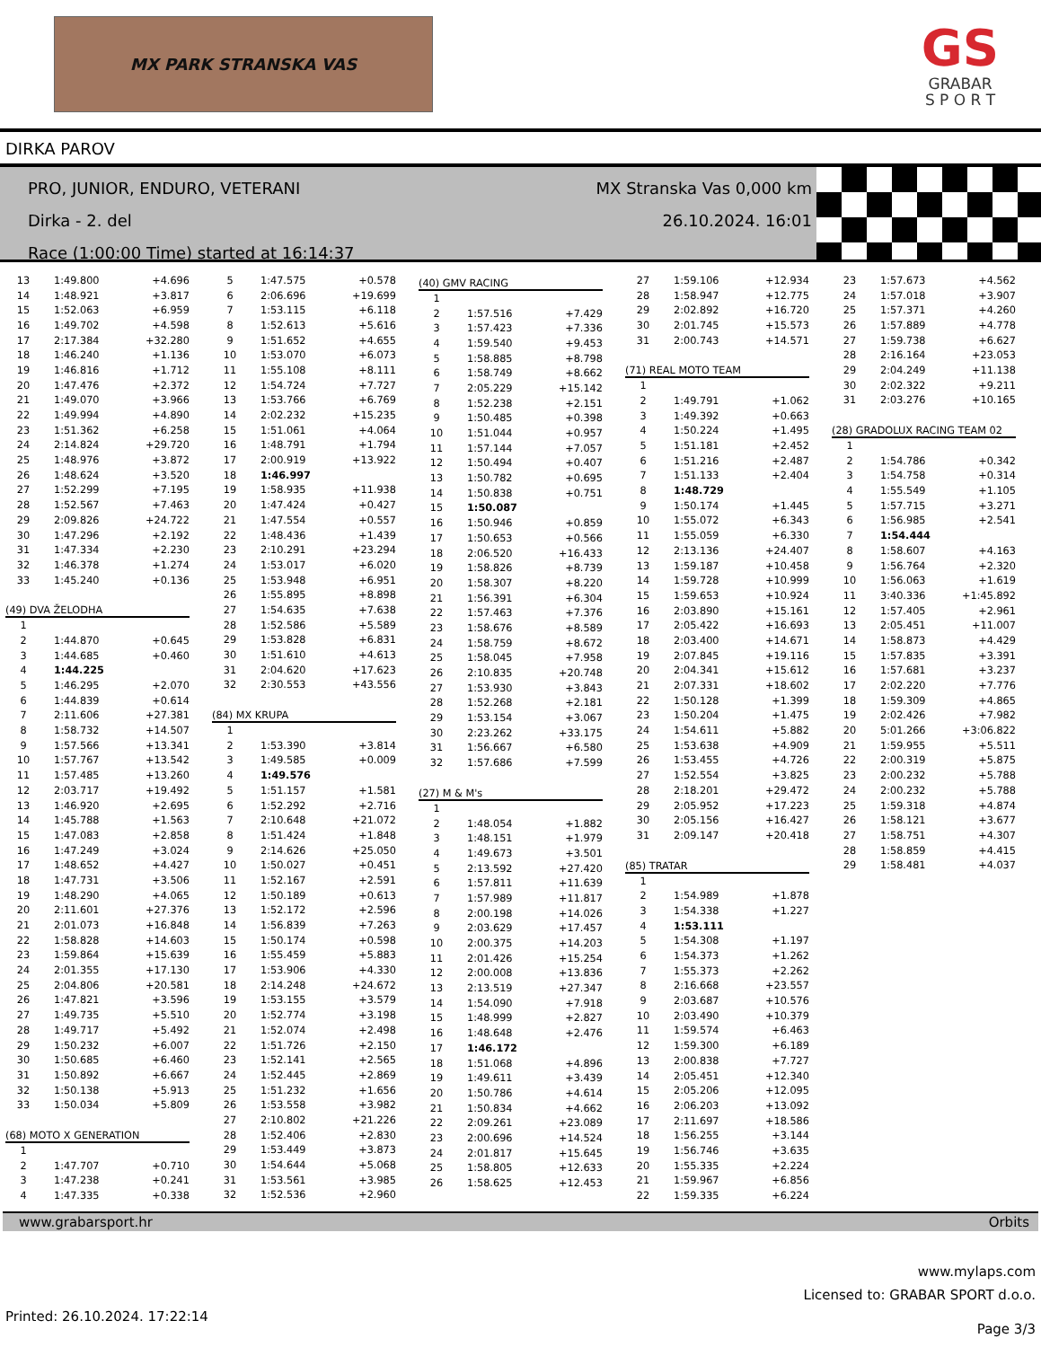MX PARK STRANSKA VAS
GS
GRABAR
S P O R T
DIRKA PAROV
PRO, JUNIOR, ENDURO, VETERANI
Dirka - 2. del
Race (1:00:00 Time) started at 16:14:37
MX Stranska Vas 0,000 km
26.10.2024. 16:01
| 13 | 1:49.800 | +4.696 |
| 14 | 1:48.921 | +3.817 |
| 15 | 1:52.063 | +6.959 |
| 16 | 1:49.702 | +4.598 |
| 17 | 2:17.384 | +32.280 |
| 18 | 1:46.240 | +1.136 |
| 19 | 1:46.816 | +1.712 |
| 20 | 1:47.476 | +2.372 |
| 21 | 1:49.070 | +3.966 |
| 22 | 1:49.994 | +4.890 |
| 23 | 1:51.362 | +6.258 |
| 24 | 2:14.824 | +29.720 |
| 25 | 1:48.976 | +3.872 |
| 26 | 1:48.624 | +3.520 |
| 27 | 1:52.299 | +7.195 |
| 28 | 1:52.567 | +7.463 |
| 29 | 2:09.826 | +24.722 |
| 30 | 1:47.296 | +2.192 |
| 31 | 1:47.334 | +2.230 |
| 32 | 1:46.378 | +1.274 |
| 33 | 1:45.240 | +0.136 |
| (49) DVA ŽELODHA | | |
| 1 | | |
| 2 | 1:44.870 | +0.645 |
| 3 | 1:44.685 | +0.460 |
| 4 | 1:44.225 | |
| 5 | 1:46.295 | +2.070 |
| 6 | 1:44.839 | +0.614 |
| 7 | 2:11.606 | +27.381 |
| 8 | 1:58.732 | +14.507 |
| 9 | 1:57.566 | +13.341 |
| 10 | 1:57.767 | +13.542 |
| 11 | 1:57.485 | +13.260 |
| 12 | 2:03.717 | +19.492 |
| 13 | 1:46.920 | +2.695 |
| 14 | 1:45.788 | +1.563 |
| 15 | 1:47.083 | +2.858 |
| 16 | 1:47.249 | +3.024 |
| 17 | 1:48.652 | +4.427 |
| 18 | 1:47.731 | +3.506 |
| 19 | 1:48.290 | +4.065 |
| 20 | 2:11.601 | +27.376 |
| 21 | 2:01.073 | +16.848 |
| 22 | 1:58.828 | +14.603 |
| 23 | 1:59.864 | +15.639 |
| 24 | 2:01.355 | +17.130 |
| 25 | 2:04.806 | +20.581 |
| 26 | 1:47.821 | +3.596 |
| 27 | 1:49.735 | +5.510 |
| 28 | 1:49.717 | +5.492 |
| 29 | 1:50.232 | +6.007 |
| 30 | 1:50.685 | +6.460 |
| 31 | 1:50.892 | +6.667 |
| 32 | 1:50.138 | +5.913 |
| 33 | 1:50.034 | +5.809 |
| (68) MOTO X GENERATION | | |
| 1 | | |
| 2 | 1:47.707 | +0.710 |
| 3 | 1:47.238 | +0.241 |
| 4 | 1:47.335 | +0.338 |
| 5 | 1:47.575 | +0.578 |
| 6 | 2:06.696 | +19.699 |
| 7 | 1:53.115 | +6.118 |
| 8 | 1:52.613 | +5.616 |
| 9 | 1:51.652 | +4.655 |
| 10 | 1:53.070 | +6.073 |
| 11 | 1:55.108 | +8.111 |
| 12 | 1:54.724 | +7.727 |
| 13 | 1:53.766 | +6.769 |
| 14 | 2:02.232 | +15.235 |
| 15 | 1:51.061 | +4.064 |
| 16 | 1:48.791 | +1.794 |
| 17 | 2:00.919 | +13.922 |
| 18 | 1:46.997 | |
| 19 | 1:58.935 | +11.938 |
| 20 | 1:47.424 | +0.427 |
| 21 | 1:47.554 | +0.557 |
| 22 | 1:48.436 | +1.439 |
| 23 | 2:10.291 | +23.294 |
| 24 | 1:53.017 | +6.020 |
| 25 | 1:53.948 | +6.951 |
| 26 | 1:55.895 | +8.898 |
| 27 | 1:54.635 | +7.638 |
| 28 | 1:52.586 | +5.589 |
| 29 | 1:53.828 | +6.831 |
| 30 | 1:51.610 | +4.613 |
| 31 | 2:04.620 | +17.623 |
| 32 | 2:30.553 | +43.556 |
| (84) MX KRUPA | | |
| 1 | | |
| 2 | 1:53.390 | +3.814 |
| 3 | 1:49.585 | +0.009 |
| 4 | 1:49.576 | |
| 5 | 1:51.157 | +1.581 |
| 6 | 1:52.292 | +2.716 |
| 7 | 2:10.648 | +21.072 |
| 8 | 1:51.424 | +1.848 |
| 9 | 2:14.626 | +25.050 |
| 10 | 1:50.027 | +0.451 |
| 11 | 1:52.167 | +2.591 |
| 12 | 1:50.189 | +0.613 |
| 13 | 1:52.172 | +2.596 |
| 14 | 1:56.839 | +7.263 |
| 15 | 1:50.174 | +0.598 |
| 16 | 1:55.459 | +5.883 |
| 17 | 1:53.906 | +4.330 |
| 18 | 2:14.248 | +24.672 |
| 19 | 1:53.155 | +3.579 |
| 20 | 1:52.774 | +3.198 |
| 21 | 1:52.074 | +2.498 |
| 22 | 1:51.726 | +2.150 |
| 23 | 1:52.141 | +2.565 |
| 24 | 1:52.445 | +2.869 |
| 25 | 1:51.232 | +1.656 |
| 26 | 1:53.558 | +3.982 |
| 27 | 2:10.802 | +21.226 |
| 28 | 1:52.406 | +2.830 |
| 29 | 1:53.449 | +3.873 |
| 30 | 1:54.644 | +5.068 |
| 31 | 1:53.561 | +3.985 |
| 32 | 1:52.536 | +2.960 |
| (40) GMV RACING | | |
| 1 | | |
| 2 | 1:57.516 | +7.429 |
| 3 | 1:57.423 | +7.336 |
| 4 | 1:59.540 | +9.453 |
| 5 | 1:58.885 | +8.798 |
| 6 | 1:58.749 | +8.662 |
| 7 | 2:05.229 | +15.142 |
| 8 | 1:52.238 | +2.151 |
| 9 | 1:50.485 | +0.398 |
| 10 | 1:51.044 | +0.957 |
| 11 | 1:57.144 | +7.057 |
| 12 | 1:50.494 | +0.407 |
| 13 | 1:50.782 | +0.695 |
| 14 | 1:50.838 | +0.751 |
| 15 | 1:50.087 | |
| 16 | 1:50.946 | +0.859 |
| 17 | 1:50.653 | +0.566 |
| 18 | 2:06.520 | +16.433 |
| 19 | 1:58.826 | +8.739 |
| 20 | 1:58.307 | +8.220 |
| 21 | 1:56.391 | +6.304 |
| 22 | 1:57.463 | +7.376 |
| 23 | 1:58.676 | +8.589 |
| 24 | 1:58.759 | +8.672 |
| 25 | 1:58.045 | +7.958 |
| 26 | 2:10.835 | +20.748 |
| 27 | 1:53.930 | +3.843 |
| 28 | 1:52.268 | +2.181 |
| 29 | 1:53.154 | +3.067 |
| 30 | 2:23.262 | +33.175 |
| 31 | 1:56.667 | +6.580 |
| 32 | 1:57.686 | +7.599 |
| (27) M & M's | | |
| 1 | | |
| 2 | 1:48.054 | +1.882 |
| 3 | 1:48.151 | +1.979 |
| 4 | 1:49.673 | +3.501 |
| 5 | 2:13.592 | +27.420 |
| 6 | 1:57.811 | +11.639 |
| 7 | 1:57.989 | +11.817 |
| 8 | 2:00.198 | +14.026 |
| 9 | 2:03.629 | +17.457 |
| 10 | 2:00.375 | +14.203 |
| 11 | 2:01.426 | +15.254 |
| 12 | 2:00.008 | +13.836 |
| 13 | 2:13.519 | +27.347 |
| 14 | 1:54.090 | +7.918 |
| 15 | 1:48.999 | +2.827 |
| 16 | 1:48.648 | +2.476 |
| 17 | 1:46.172 | |
| 18 | 1:51.068 | +4.896 |
| 19 | 1:49.611 | +3.439 |
| 20 | 1:50.786 | +4.614 |
| 21 | 1:50.834 | +4.662 |
| 22 | 2:09.261 | +23.089 |
| 23 | 2:00.696 | +14.524 |
| 24 | 2:01.817 | +15.645 |
| 25 | 1:58.805 | +12.633 |
| 26 | 1:58.625 | +12.453 |
| 27 | 1:59.106 | +12.934 |
| 28 | 1:58.947 | +12.775 |
| 29 | 2:02.892 | +16.720 |
| 30 | 2:01.745 | +15.573 |
| 31 | 2:00.743 | +14.571 |
| (71) REAL MOTO TEAM | | |
| 1 | | |
| 2 | 1:49.791 | +1.062 |
| 3 | 1:49.392 | +0.663 |
| 4 | 1:50.224 | +1.495 |
| 5 | 1:51.181 | +2.452 |
| 6 | 1:51.216 | +2.487 |
| 7 | 1:51.133 | +2.404 |
| 8 | 1:48.729 | |
| 9 | 1:50.174 | +1.445 |
| 10 | 1:55.072 | +6.343 |
| 11 | 1:55.059 | +6.330 |
| 12 | 2:13.136 | +24.407 |
| 13 | 1:59.187 | +10.458 |
| 14 | 1:59.728 | +10.999 |
| 15 | 1:59.653 | +10.924 |
| 16 | 2:03.890 | +15.161 |
| 17 | 2:05.422 | +16.693 |
| 18 | 2:03.400 | +14.671 |
| 19 | 2:07.845 | +19.116 |
| 20 | 2:04.341 | +15.612 |
| 21 | 2:07.331 | +18.602 |
| 22 | 1:50.128 | +1.399 |
| 23 | 1:50.204 | +1.475 |
| 24 | 1:54.611 | +5.882 |
| 25 | 1:53.638 | +4.909 |
| 26 | 1:53.455 | +4.726 |
| 27 | 1:52.554 | +3.825 |
| 28 | 2:18.201 | +29.472 |
| 29 | 2:05.952 | +17.223 |
| 30 | 2:05.156 | +16.427 |
| 31 | 2:09.147 | +20.418 |
| (85) TRATAR | | |
| 1 | | |
| 2 | 1:54.989 | +1.878 |
| 3 | 1:54.338 | +1.227 |
| 4 | 1:53.111 | |
| 5 | 1:54.308 | +1.197 |
| 6 | 1:54.373 | +1.262 |
| 7 | 1:55.373 | +2.262 |
| 8 | 2:16.668 | +23.557 |
| 9 | 2:03.687 | +10.576 |
| 10 | 2:03.490 | +10.379 |
| 11 | 1:59.574 | +6.463 |
| 12 | 1:59.300 | +6.189 |
| 13 | 2:00.838 | +7.727 |
| 14 | 2:05.451 | +12.340 |
| 15 | 2:05.206 | +12.095 |
| 16 | 2:06.203 | +13.092 |
| 17 | 2:11.697 | +18.586 |
| 18 | 1:56.255 | +3.144 |
| 19 | 1:56.746 | +3.635 |
| 20 | 1:55.335 | +2.224 |
| 21 | 1:59.967 | +6.856 |
| 22 | 1:59.335 | +6.224 |
| 23 | 1:57.673 | +4.562 |
| 24 | 1:57.018 | +3.907 |
| 25 | 1:57.371 | +4.260 |
| 26 | 1:57.889 | +4.778 |
| 27 | 1:59.738 | +6.627 |
| 28 | 2:16.164 | +23.053 |
| 29 | 2:04.249 | +11.138 |
| 30 | 2:02.322 | +9.211 |
| 31 | 2:03.276 | +10.165 |
| (28) GRADOLUX RACING TEAM 02 | | |
| 1 | | |
| 2 | 1:54.786 | +0.342 |
| 3 | 1:54.758 | +0.314 |
| 4 | 1:55.549 | +1.105 |
| 5 | 1:57.715 | +3.271 |
| 6 | 1:56.985 | +2.541 |
| 7 | 1:54.444 | |
| 8 | 1:58.607 | +4.163 |
| 9 | 1:56.764 | +2.320 |
| 10 | 1:56.063 | +1.619 |
| 11 | 3:40.336 | +1:45.892 |
| 12 | 1:57.405 | +2.961 |
| 13 | 2:05.451 | +11.007 |
| 14 | 1:58.873 | +4.429 |
| 15 | 1:57.835 | +3.391 |
| 16 | 1:57.681 | +3.237 |
| 17 | 2:02.220 | +7.776 |
| 18 | 1:59.309 | +4.865 |
| 19 | 2:02.426 | +7.982 |
| 20 | 5:01.266 | +3:06.822 |
| 21 | 1:59.955 | +5.511 |
| 22 | 2:00.319 | +5.875 |
| 23 | 2:00.232 | +5.788 |
| 24 | 2:00.232 | +5.788 |
| 25 | 1:59.318 | +4.874 |
| 26 | 1:58.121 | +3.677 |
| 27 | 1:58.751 | +4.307 |
| 28 | 1:58.859 | +4.415 |
| 29 | 1:58.481 | +4.037 |
www.grabarsport.hr Orbits
www.mylaps.com
Licensed to: GRABAR SPORT d.o.o.
Printed: 26.10.2024. 17:22:14 Page 3/3